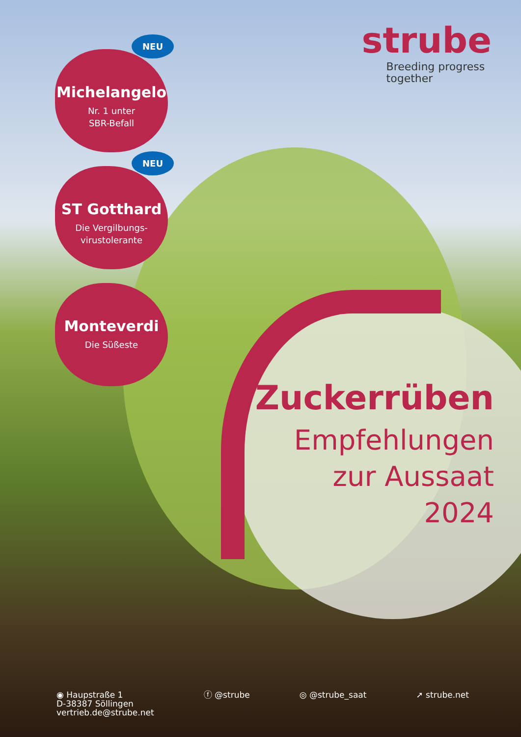strube
Breeding progress
together
NEU
Michelangelo
Nr. 1 unter
SBR-Befall
NEU
ST Gotthard
Die Vergilbungs-
virustolerante
Monteverdi
Die Süßeste
Zuckerrüben
Empfehlungen
zur Aussaat
2024
◉ Haupstraße 1
D-38387 Söllingen
vertrieb.de@strube.net
ⓕ @strube ◎ @strube_saat ➚ strube.net